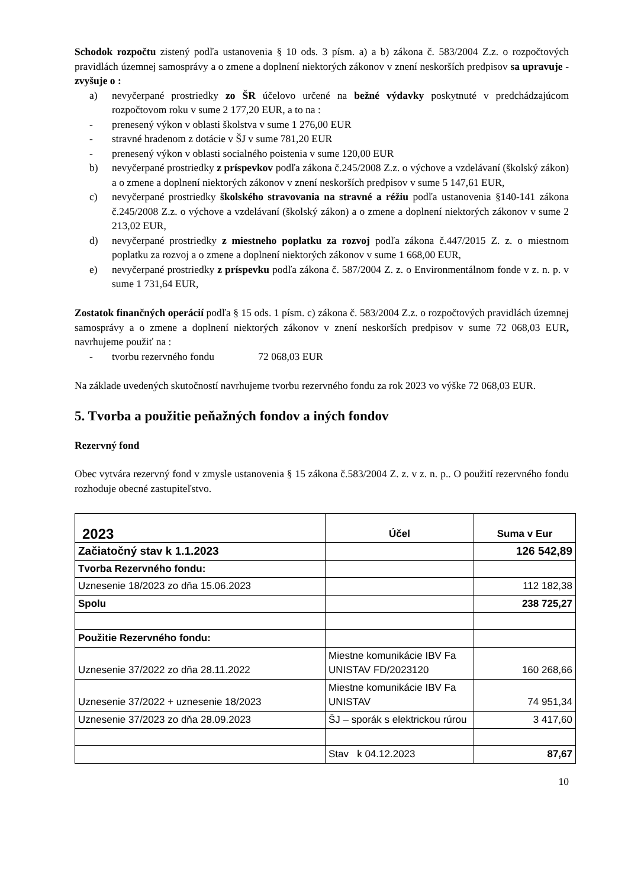Schodok rozpočtu zistený podľa ustanovenia § 10 ods. 3 písm. a) a b) zákona č. 583/2004 Z.z. o rozpočtových pravidlách územnej samosprávy a o zmene a doplnení niektorých zákonov v znení neskorších predpisov sa upravuje - zvyšuje o :
a) nevyčerpané prostriedky zo ŠR účelovo určené na bežné výdavky poskytnuté v predchádzajúcom rozpočtovom roku v sume 2 177,20 EUR, a to na :
- prenesený výkon v oblasti školstva v sume 1 276,00 EUR
- stravné hradenom z dotácie v ŠJ v sume 781,20 EUR
- prenesený výkon v oblasti socialného poistenia v sume 120,00 EUR
b) nevyčerpané prostriedky z príspevkov podľa zákona č.245/2008 Z.z. o výchove a vzdelávaní (školský zákon) a o zmene a doplnení niektorých zákonov v znení neskorších predpisov v sume 5 147,61 EUR,
c) nevyčerpané prostriedky školského stravovania na stravné a réžiu podľa ustanovenia §140-141 zákona č.245/2008 Z.z. o výchove a vzdelávaní (školský zákon) a o zmene a doplnení niektorých zákonov v sume 2 213,02 EUR,
d) nevyčerpané prostriedky z miestneho poplatku za rozvoj podľa zákona č.447/2015 Z. z. o miestnom poplatku za rozvoj a o zmene a doplnení niektorých zákonov v sume 1 668,00 EUR,
e) nevyčerpané prostriedky z príspevku podľa zákona č. 587/2004 Z. z. o Environmentálnom fonde v z. n. p. v sume 1 731,64 EUR,
Zostatok finančných operácií podľa § 15 ods. 1 písm. c) zákona č. 583/2004 Z.z. o rozpočtových pravidlách územnej samosprávy a o zmene a doplnení niektorých zákonov v znení neskorších predpisov v sume 72 068,03 EUR, navrhujeme použiť na :
- tvorbu rezervného fondu 72 068,03 EUR
Na základe uvedených skutočností navrhujeme tvorbu rezervného fondu za rok 2023 vo výške 72 068,03 EUR.
5. Tvorba a použitie peňažných fondov a iných fondov
Rezervný fond
Obec vytvára rezervný fond v zmysle ustanovenia § 15 zákona č.583/2004 Z. z. v z. n. p.. O použití rezervného fondu rozhoduje obecné zastupiteľstvo.
| 2023 | Účel | Suma v Eur |
| Začiatočný stav k 1.1.2023 | | 126 542,89 |
| Tvorba Rezervného fondu: | | |
| Uznesenie 18/2023 zo dňa 15.06.2023 | | 112 182,38 |
| Spolu | | 238 725,27 |
| Použitie Rezervného fondu: | | |
| Uznesenie 37/2022 zo dňa 28.11.2022 | Miestne komunikácie IBV Fa UNISTAV FD/2023120 | 160 268,66 |
| Uznesenie 37/2022 + uznesenie 18/2023 | Miestne komunikácie IBV Fa UNISTAV | 74 951,34 |
| Uznesenie 37/2023 zo dňa 28.09.2023 | ŠJ – sporák s elektrickou rúrou | 3 417,60 |
| | Stav k 04.12.2023 | 87,67 |
10